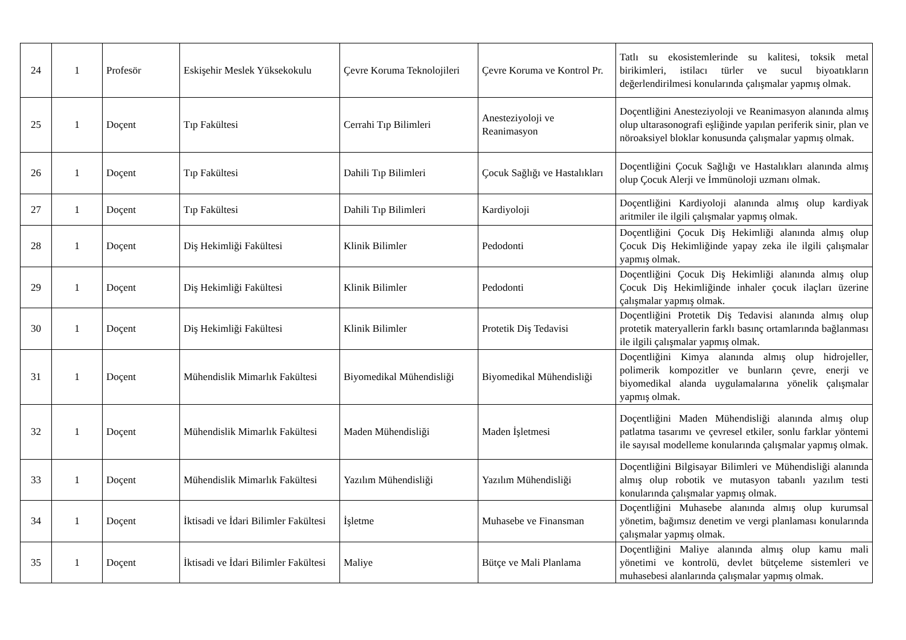| 24 | 1 | Profesör | Eskişehir Meslek Yüksekokulu | Çevre Koruma Teknolojileri | Çevre Koruma ve Kontrol Pr. | Tatlı su ekosistemlerinde su kalitesi, toksik metal birikimleri, istilacı türler ve sucul biyoatıkların değerlendirilmesi konularında çalışmalar yapmış olmak. |
| 25 | 1 | Doçent | Tıp Fakültesi | Cerrahi Tıp Bilimleri | Anesteziyoloji ve Reanimasyon | Doçentliğini Anesteziyoloji ve Reanimasyon alanında almış olup ultarasonografi eşliğinde yapılan periferik sinir, plan ve nöroaksiyel bloklar konusunda çalışmalar yapmış olmak. |
| 26 | 1 | Doçent | Tıp Fakültesi | Dahili Tıp Bilimleri | Çocuk Sağlığı ve Hastalıkları | Doçentliğini Çocuk Sağlığı ve Hastalıkları alanında almış olup Çocuk Alerji ve İmmünoloji uzmanı olmak. |
| 27 | 1 | Doçent | Tıp Fakültesi | Dahili Tıp Bilimleri | Kardiyoloji | Doçentliğini Kardiyoloji alanında almış olup kardiyak aritmiler ile ilgili çalışmalar yapmış olmak. |
| 28 | 1 | Doçent | Diş Hekimliği Fakültesi | Klinik Bilimler | Pedodonti | Doçentliğini Çocuk Diş Hekimliği alanında almış olup Çocuk Diş Hekimliğinde yapay zeka ile ilgili çalışmalar yapmış olmak. |
| 29 | 1 | Doçent | Diş Hekimliği Fakültesi | Klinik Bilimler | Pedodonti | Doçentliğini Çocuk Diş Hekimliği alanında almış olup Çocuk Diş Hekimliğinde inhaler çocuk ilaçları üzerine çalışmalar yapmış olmak. |
| 30 | 1 | Doçent | Diş Hekimliği Fakültesi | Klinik Bilimler | Protetik Diş Tedavisi | Doçentliğini Protetik Diş Tedavisi alanında almış olup protetik materyallerin farklı basınç ortamlarında bağlanması ile ilgili çalışmalar yapmış olmak. |
| 31 | 1 | Doçent | Mühendislik Mimarlık Fakültesi | Biyomedikal Mühendisliği | Biyomedikal Mühendisliği | Doçentliğini Kimya alanında almış olup hidrojeller, polimerik kompozitler ve bunların çevre, enerji ve biyomedikal alanda uygulamalarına yönelik çalışmalar yapmış olmak. |
| 32 | 1 | Doçent | Mühendislik Mimarlık Fakültesi | Maden Mühendisliği | Maden İşletmesi | Doçentliğini Maden Mühendisliği alanında almış olup patlatma tasarımı ve çevresel etkiler, sonlu farklar yöntemi ile sayısal modelleme konularında çalışmalar yapmış olmak. |
| 33 | 1 | Doçent | Mühendislik Mimarlık Fakültesi | Yazılım Mühendisliği | Yazılım Mühendisliği | Doçentliğini Bilgisayar Bilimleri ve Mühendisliği alanında almış olup robotik ve mutasyon tabanlı yazılım testi konularında çalışmalar yapmış olmak. |
| 34 | 1 | Doçent | İktisadi ve İdari Bilimler Fakültesi | İşletme | Muhasebe ve Finansman | Doçentliğini Muhasebe alanında almış olup kurumsal yönetim, bağımsız denetim ve vergi planlaması konularında çalışmalar yapmış olmak. |
| 35 | 1 | Doçent | İktisadi ve İdari Bilimler Fakültesi | Maliye | Bütçe ve Mali Planlama | Doçentliğini Maliye alanında almış olup kamu mali yönetimi ve kontrolü, devlet bütçeleme sistemleri ve muhasebesi alanlarında çalışmalar yapmış olmak. |